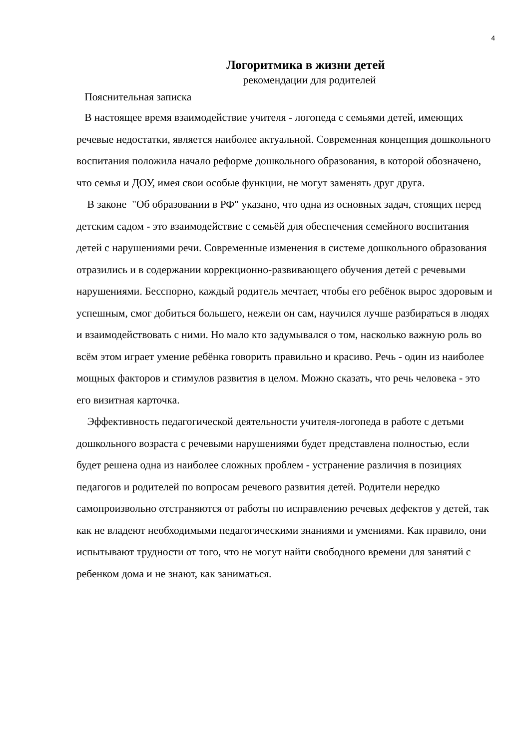4
Логоритмика в жизни детей
рекомендации для родителей
Пояснительная записка
В настоящее время взаимодействие учителя - логопеда с семьями детей, имеющих речевые недостатки, является наиболее актуальной. Современная концепция дошкольного воспитания положила начало реформе дошкольного образования, в которой обозначено, что семья и ДОУ, имея свои особые функции, не могут заменять друг друга.
В законе "Об образовании в РФ" указано, что одна из основных задач, стоящих перед детским садом - это взаимодействие с семьёй для обеспечения семейного воспитания детей с нарушениями речи. Современные изменения в системе дошкольного образования отразились и в содержании коррекционно-развивающего обучения детей с речевыми нарушениями. Бесспорно, каждый родитель мечтает, чтобы его ребёнок вырос здоровым и успешным, смог добиться большего, нежели он сам, научился лучше разбираться в людях и взаимодействовать с ними. Но мало кто задумывался о том, насколько важную роль во всём этом играет умение ребёнка говорить правильно и красиво. Речь - один из наиболее мощных факторов и стимулов развития в целом. Можно сказать, что речь человека - это его визитная карточка.
Эффективность педагогической деятельности учителя-логопеда в работе с детьми дошкольного возраста с речевыми нарушениями будет представлена полностью, если будет решена одна из наиболее сложных проблем - устранение различия в позициях педагогов и родителей по вопросам речевого развития детей. Родители нередко самопроизвольно отстраняются от работы по исправлению речевых дефектов у детей, так как не владеют необходимыми педагогическими знаниями и умениями. Как правило, они испытывают трудности от того, что не могут найти свободного времени для занятий с ребенком дома и не знают, как заниматься.